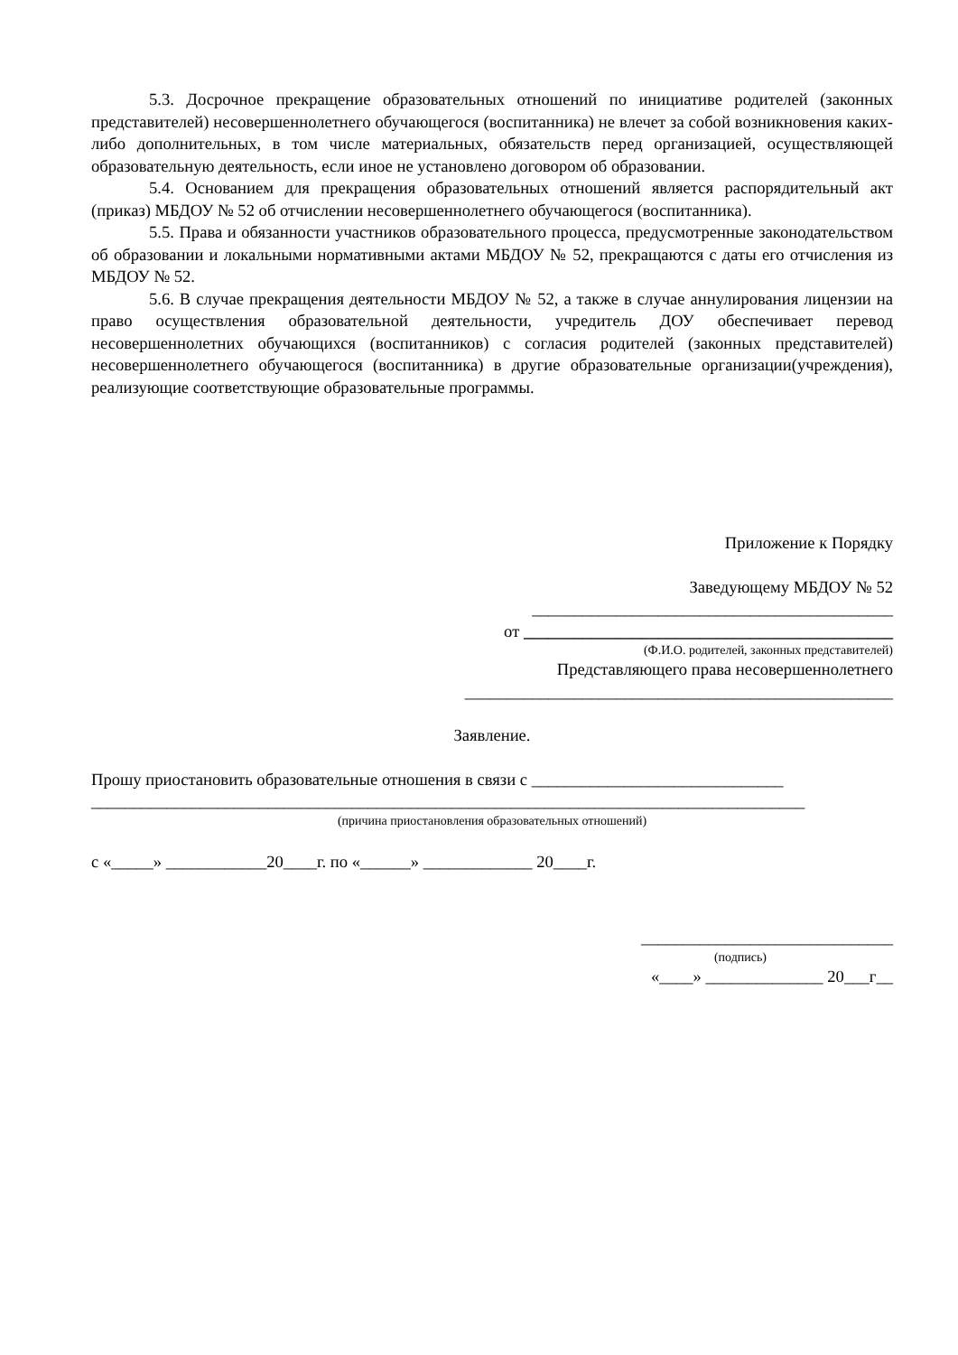5.3. Досрочное прекращение образовательных отношений по инициативе родителей (законных представителей) несовершеннолетнего обучающегося (воспитанника) не влечет за собой возникновения каких-либо дополнительных, в том числе материальных, обязательств перед организацией, осуществляющей образовательную деятельность, если иное не установлено договором об образовании.
5.4. Основанием для прекращения образовательных отношений является распорядительный акт (приказ) МБДОУ № 52 об отчислении несовершеннолетнего обучающегося (воспитанника).
5.5. Права и обязанности участников образовательного процесса, предусмотренные законодательством об образовании и локальными нормативными актами МБДОУ № 52, прекращаются с даты его отчисления из МБДОУ № 52.
5.6. В случае прекращения деятельности МБДОУ № 52, а также в случае аннулирования лицензии на право осуществления образовательной деятельности, учредитель ДОУ обеспечивает перевод несовершеннолетних обучающихся (воспитанников) с согласия родителей (законных представителей) несовершеннолетнего обучающегося (воспитанника) в другие образовательные организации(учреждения), реализующие соответствующие образовательные программы.
Приложение к Порядку
Заведующему МБДОУ № 52
___________________________________________
от ____________________________________________
(Ф.И.О. родителей, законных представителей)
Представляющего права несовершеннолетнего
___________________________________________________
Заявление.
Прошу приостановить образовательные отношения в связи с ______________________________
_____________________________________________________________________________________
(причина приостановления образовательных отношений)
с «_____» ____________20____г. по «______» _____________ 20____г.
______________________________
(подпись)
«____» ______________ 20___г__